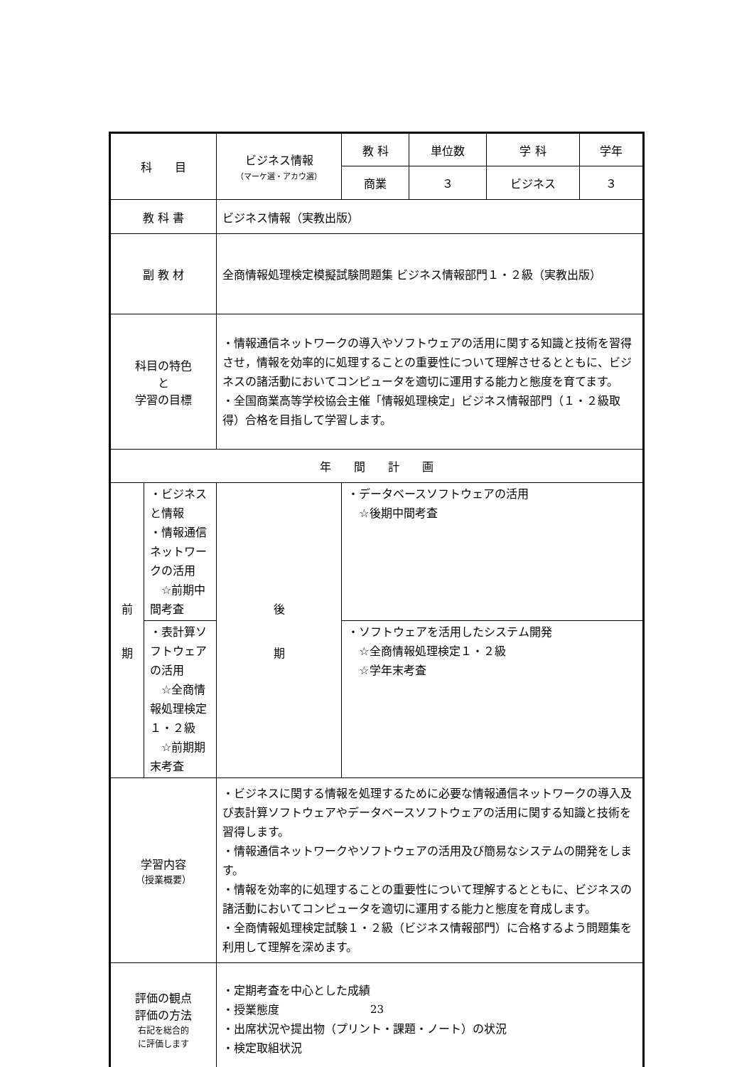| 科 目 | | ビジネス情報 （マーケ選・アカウ選） | | 教 科 | 単位数 | 学 科 | 学年 |
| | | | | 商業 | ３ | ビジネス | ３ |
| 教 科 書 | | ビジネス情報（実教出版） | | | | | |
| 副 教 材 | | 全商情報処理検定模擬試験問題集 ビジネス情報部門１・２級（実教出版） | | | | | |
| 科目の特色 と 学習の目標 | | ・情報通信ネットワークの導入やソフトウェアの活用に関する知識と技術を習得させ，情報を効率的に処理することの重要性について理解させるとともに、ビジネスの諸活動においてコンピュータを適切に運用する能力と態度を育てます。 ・全国商業高等学校協会主催「情報処理検定」ビジネス情報部門（１・２級取得）合格を目指して学習します。 | | | | | |
| 年 間 計 画 | | | | | | | |
| 前 期 | ・ビジネスと情報 ・情報通信ネットワークの活用 ☆前期中間考査 | | 後 期 | ・データベースソフトウェアの活用 ☆後期中間考査 | | | |
| | ・表計算ソフトウェアの活用 ☆全商情報処理検定１・２級 ☆前期期末考査 | | | ・ソフトウェアを活用したシステム開発 ☆全商情報処理検定１・２級 ☆学年末考査 | | | |
| 学習内容 （授業概要） | | ・ビジネスに関する情報を処理するために必要な情報通信ネットワークの導入及び表計算ソフトウェアやデータベースソフトウェアの活用に関する知識と技術を習得します。 ・情報通信ネットワークやソフトウェアの活用及び簡易なシステムの開発をします。 ・情報を効率的に処理することの重要性について理解するとともに、ビジネスの諸活動においてコンピュータを適切に運用する能力と態度を育成します。 ・全商情報処理検定試験１・２級（ビジネス情報部門）に合格するよう問題集を利用して理解を深めます。 | | | | | |
| 評価の観点 評価の方法 右記を総合的 に評価します | | ・定期考査を中心とした成績 ・授業態度 ・出席状況や提出物（プリント・課題・ノート）の状況 ・検定取組状況 | | | | | |
23